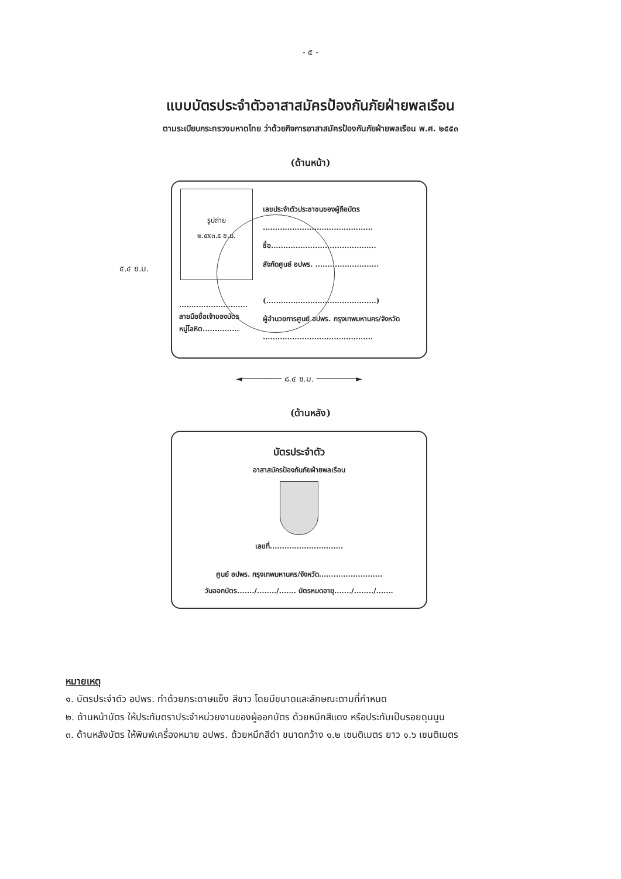- ๕ -
แบบบัตรประจำตัวอาสาสมัครป้องกันภัยฝ่ายพลเรือน
ตามระเบียบกระทรวงมหาดไทย ว่าด้วยกิจการอาสาสมัครป้องกันภัยฝ่ายพลเรือน พ.ศ. ๒๕๕๓
(ด้านหน้า)
๕.๔ ซ.ม.
รูปถ่าย
๒.๕x๓.๕ ซ.ม.
เลขประจำตัวประชาชนของผู้ถือบัตร
.............................................
ชื่อ...........................................
สังกัดศูนย์ อปพร. ..........................
(.............................................)
ผู้อำนวยการศูนย์ อปพร. กรุงเทพมหานคร/จังหวัด
.............................................
............................
ลายมือชื่อเจ้าของบัตร
หมู่โลหิต...............
◄──────── ๘.๔ ซ.ม. ────────►
(ด้านหลัง)
บัตรประจำตัว
อาสาสมัครป้องกันภัยฝ่ายพลเรือน
เลขที่..............................
ศูนย์ อปพร. กรุงเทพมหานคร/จังหวัด..........................
วันออกบัตร......./......../....... บัตรหมดอายุ......./......../.......
หมายเหตุ
๑. บัตรประจำตัว อปพร. ทำด้วยกระดาษแข็ง สีขาว โดยมีขนาดและลักษณะตามที่กำหนด
๒. ด้านหน้าบัตร ให้ประทับตราประจำหน่วยงานของผู้ออกบัตร ด้วยหมึกสีแดง หรือประทับเป็นรอยดุนนูน
๓. ด้านหลังบัตร ให้พิมพ์เครื่องหมาย อปพร. ด้วยหมึกสีดำ ขนาดกว้าง ๑.๒ เซนติเมตร ยาว ๑.๖ เซนติเมตร